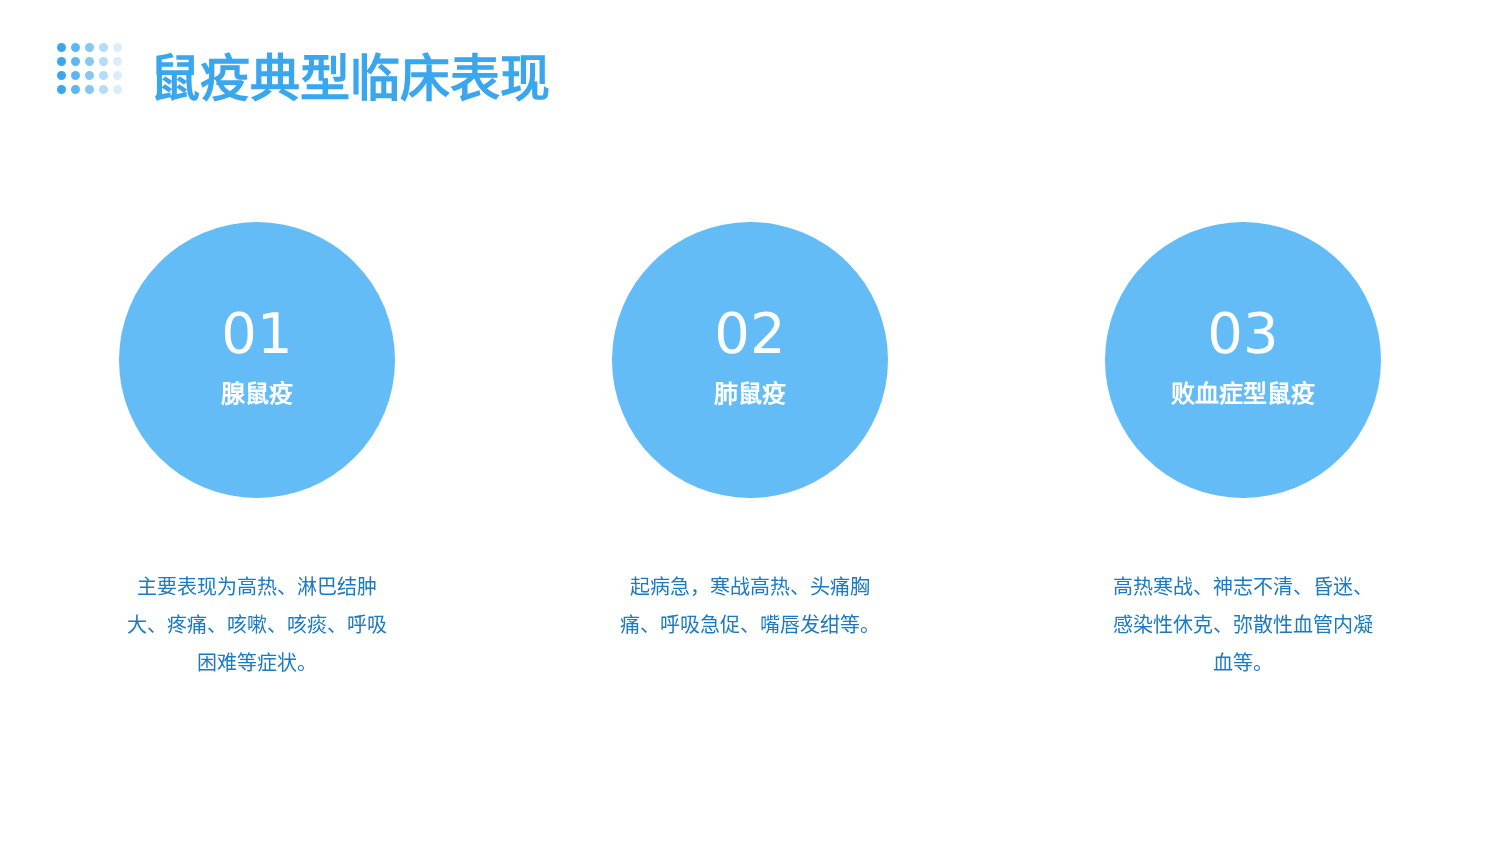鼠疫典型临床表现
01
腺鼠疫
主要表现为高热、淋巴结肿大、疼痛、咳嗽、咳痰、呼吸困难等症状。
02
肺鼠疫
起病急，寒战高热、头痛胸痛、呼吸急促、嘴唇发绀等。
03
败血症型鼠疫
高热寒战、神志不清、昏迷、感染性休克、弥散性血管内凝血等。